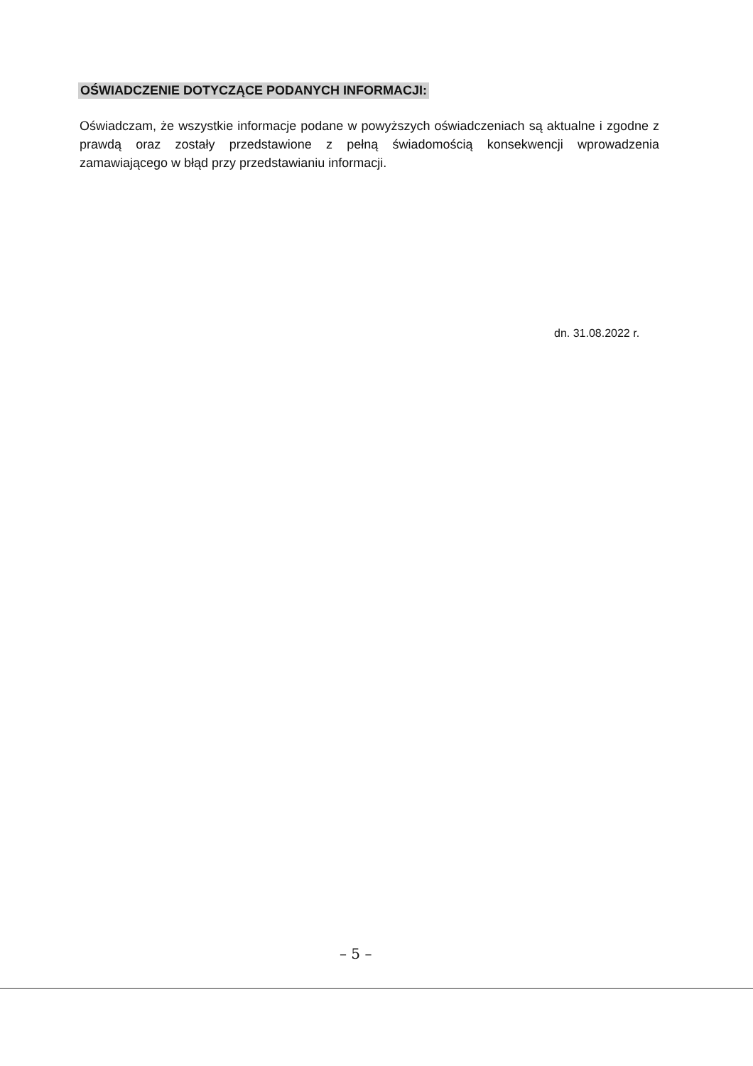OŚWIADCZENIE DOTYCZĄCE PODANYCH INFORMACJI:
Oświadczam, że wszystkie informacje podane w powyższych oświadczeniach są aktualne i zgodne z prawdą oraz zostały przedstawione z pełną świadomością konsekwencji wprowadzenia zamawiającego w błąd przy przedstawianiu informacji.
dn. 31.08.2022 r.
– 5 –